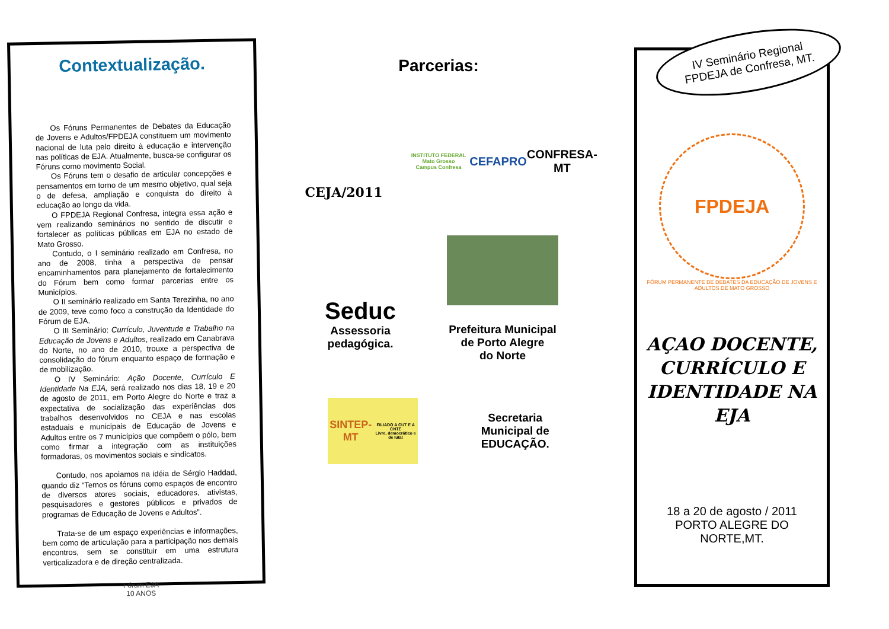Contextualização.
Os Fóruns Permanentes de Debates da Educação de Jovens e Adultos/FPDEJA constituem um movimento nacional de luta pelo direito à educação e intervenção nas políticas de EJA. Atualmente, busca-se configurar os Fóruns como movimento Social.
Os Fóruns tem o desafio de articular concepções e pensamentos em torno de um mesmo objetivo, qual seja o de defesa, ampliação e conquista do direito à educação ao longo da vida.
O FPDEJA Regional Confresa, integra essa ação e vem realizando seminários no sentido de discutir e fortalecer as políticas públicas em EJA no estado de Mato Grosso.
Contudo, o I seminário realizado em Confresa, no ano de 2008, tinha a perspectiva de pensar encaminhamentos para planejamento de fortalecimento do Fórum bem como formar parcerias entre os Municípios.
O II seminário realizado em Santa Terezinha, no ano de 2009, teve como foco a construção da Identidade do Fórum de EJA.
O III Seminário: Currículo, Juventude e Trabalho na Educação de Jovens e Adultos, realizado em Canabrava do Norte, no ano de 2010, trouxe a perspectiva de consolidação do fórum enquanto espaço de formação e de mobilização.
O IV Seminário: Ação Docente, Currículo E Identidade Na EJA, será realizado nos dias 18, 19 e 20 de agosto de 2011, em Porto Alegre do Norte e traz a expectativa de socialização das experiências dos trabalhos desenvolvidos no CEJA e nas escolas estaduais e municipais de Educação de Jovens e Adultos entre os 7 municípios que compõem o pólo, bem como firmar a integração com as instituições formadoras, os movimentos sociais e sindicatos.
Contudo, nos apoiamos na idéia de Sérgio Haddad, quando diz “Temos os fóruns como espaços de encontro de diversos atores sociais, educadores, ativistas, pesquisadores e gestores públicos e privados de programas de Educação de Jovens e Adultos”.
Trata-se de um espaço experiências e informações, bem como de articulação para a participação nos demais encontros, sem se constituir em uma estrutura verticalizadora e de direção centralizada.
Fórum EJA
10 ANOS
Parcerias:
CEJA/2011
INSTITUTO FEDERAL
Mato Grosso
Campus Confresa
CEFAPRO
CONFRESA-MT
Seduc
Assessoria
pedagógica.
Prefeitura Municipal
de Porto Alegre
do Norte
SINTEP-MT
FILIADO A CUT E A CNTE
Livre, democrático e de luta!
Secretaria
Municipal de
EDUCAÇÃO.
IV Seminário Regional
FPDEJA de Confresa, MT.
FPDEJA
FÓRUM PERMANENTE DE DEBATES DA EDUCAÇÃO DE JOVENS E ADULTOS DE MATO GROSSO
AÇAO DOCENTE, CURRÍCULO E IDENTIDADE NA EJA
18 a 20 de agosto / 2011
PORTO ALEGRE DO NORTE,MT.